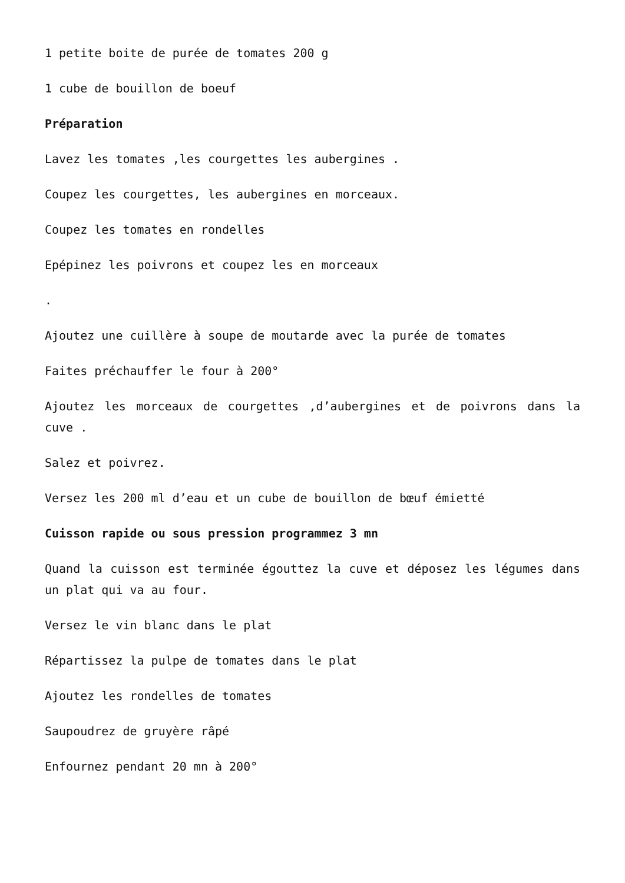1 petite boite de purée de tomates 200 g
1 cube de bouillon de boeuf
Préparation
Lavez les tomates ,les courgettes les aubergines .
Coupez les courgettes, les aubergines en morceaux.
Coupez les tomates en rondelles
Epépinez les poivrons et coupez les en morceaux
.
Ajoutez une cuillère à soupe de moutarde avec la purée de tomates
Faites préchauffer le four à 200°
Ajoutez les morceaux de courgettes ,d’aubergines et de poivrons dans la cuve .
Salez et poivrez.
Versez les 200 ml d’eau et un cube de bouillon de bœuf émietté
Cuisson rapide ou sous pression programmez 3 mn
Quand la cuisson est terminée égouttez la cuve et déposez les légumes dans un plat qui va au four.
Versez le vin blanc dans le plat
Répartissez la pulpe de tomates dans le plat
Ajoutez les rondelles de tomates
Saupoudrez de gruyère râpé
Enfournez pendant 20 mn à 200°